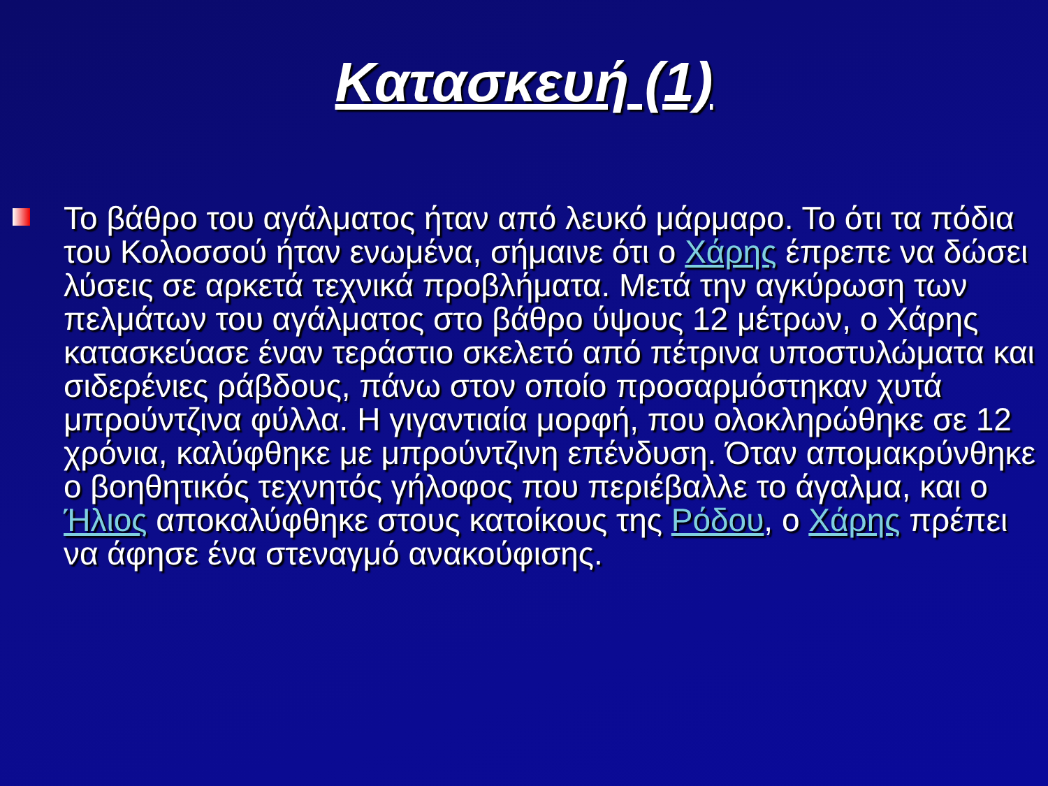Κατασκευή (1)
Το βάθρο του αγάλματος ήταν από λευκό μάρμαρο. Το ότι τα πόδια του Κολοσσού ήταν ενωμένα, σήμαινε ότι ο Χάρης έπρεπε να δώσει λύσεις σε αρκετά τεχνικά προβλήματα. Μετά την αγκύρωση των πελμάτων του αγάλματος στο βάθρο ύψους 12 μέτρων, ο Χάρης κατασκεύασε έναν τεράστιο σκελετό από πέτρινα υποστυλώματα και σιδερένιες ράβδους, πάνω στον οποίο προσαρμόστηκαν χυτά μπρούντζινα φύλλα. Η γιγαντιαία μορφή, που ολοκληρώθηκε σε 12 χρόνια, καλύφθηκε με μπρούντζινη επένδυση. Όταν απομακρύνθηκε ο βοηθητικός τεχνητός γήλοφος που περιέβαλλε το άγαλμα, και ο Ήλιος αποκαλύφθηκε στους κατοίκους της Ρόδου, ο Χάρης πρέπει να άφησε ένα στεναγμό ανακούφισης.